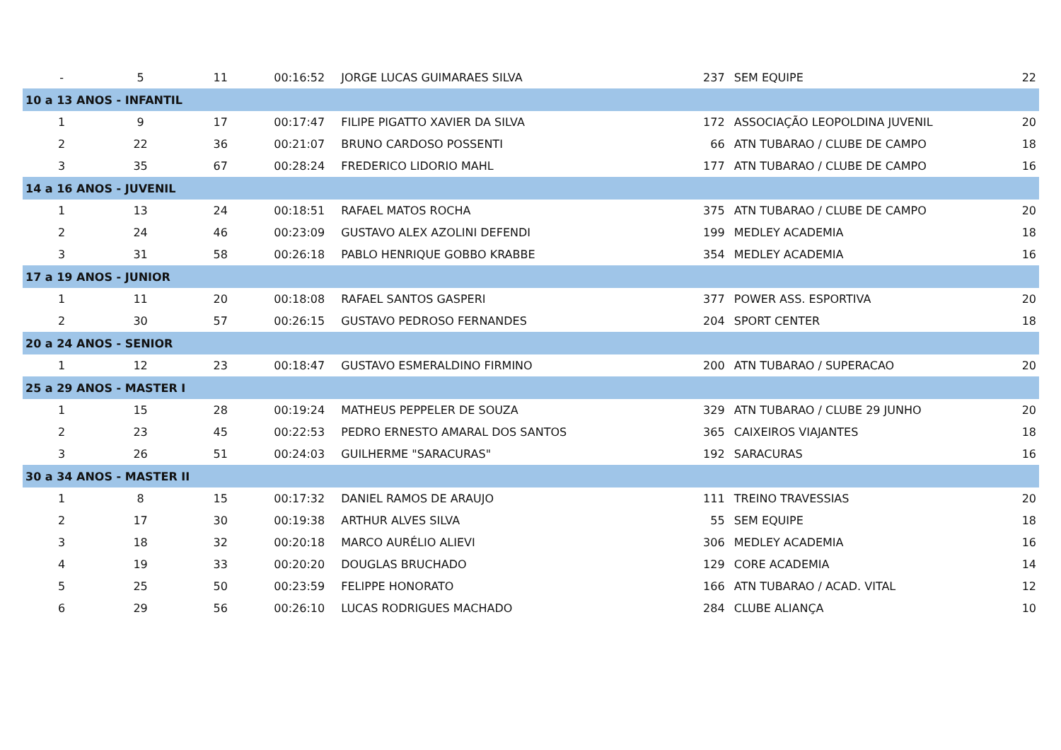| - | 5 | 11 | 00:16:52 | JORGE LUCAS GUIMARAES SILVA | 237 | SEM EQUIPE | 22 |
| 10 a 13 ANOS - INFANTIL | | | | | | | |
| 1 | 9 | 17 | 00:17:47 | FILIPE PIGATTO XAVIER DA SILVA | 172 | ASSOCIAÇÃO LEOPOLDINA JUVENIL | 20 |
| 2 | 22 | 36 | 00:21:07 | BRUNO CARDOSO POSSENTI | 66 | ATN TUBARAO / CLUBE DE CAMPO | 18 |
| 3 | 35 | 67 | 00:28:24 | FREDERICO LIDORIO MAHL | 177 | ATN TUBARAO / CLUBE DE CAMPO | 16 |
| 14 a 16 ANOS - JUVENIL | | | | | | | |
| 1 | 13 | 24 | 00:18:51 | RAFAEL MATOS ROCHA | 375 | ATN TUBARAO / CLUBE DE CAMPO | 20 |
| 2 | 24 | 46 | 00:23:09 | GUSTAVO ALEX AZOLINI DEFENDI | 199 | MEDLEY ACADEMIA | 18 |
| 3 | 31 | 58 | 00:26:18 | PABLO HENRIQUE GOBBO KRABBE | 354 | MEDLEY ACADEMIA | 16 |
| 17 a 19 ANOS - JUNIOR | | | | | | | |
| 1 | 11 | 20 | 00:18:08 | RAFAEL SANTOS GASPERI | 377 | POWER ASS. ESPORTIVA | 20 |
| 2 | 30 | 57 | 00:26:15 | GUSTAVO PEDROSO FERNANDES | 204 | SPORT CENTER | 18 |
| 20 a 24 ANOS - SENIOR | | | | | | | |
| 1 | 12 | 23 | 00:18:47 | GUSTAVO ESMERALDINO FIRMINO | 200 | ATN TUBARAO / SUPERACAO | 20 |
| 25 a 29 ANOS - MASTER I | | | | | | | |
| 1 | 15 | 28 | 00:19:24 | MATHEUS PEPPELER DE SOUZA | 329 | ATN TUBARAO / CLUBE 29 JUNHO | 20 |
| 2 | 23 | 45 | 00:22:53 | PEDRO ERNESTO AMARAL DOS SANTOS | 365 | CAIXEIROS VIAJANTES | 18 |
| 3 | 26 | 51 | 00:24:03 | GUILHERME "SARACURAS" | 192 | SARACURAS | 16 |
| 30 a 34 ANOS - MASTER II | | | | | | | |
| 1 | 8 | 15 | 00:17:32 | DANIEL RAMOS DE ARAUJO | 111 | TREINO TRAVESSIAS | 20 |
| 2 | 17 | 30 | 00:19:38 | ARTHUR ALVES SILVA | 55 | SEM EQUIPE | 18 |
| 3 | 18 | 32 | 00:20:18 | MARCO AURÉLIO ALIEVI | 306 | MEDLEY ACADEMIA | 16 |
| 4 | 19 | 33 | 00:20:20 | DOUGLAS BRUCHADO | 129 | CORE ACADEMIA | 14 |
| 5 | 25 | 50 | 00:23:59 | FELIPPE HONORATO | 166 | ATN TUBARAO / ACAD. VITAL | 12 |
| 6 | 29 | 56 | 00:26:10 | LUCAS RODRIGUES MACHADO | 284 | CLUBE ALIANÇA | 10 |